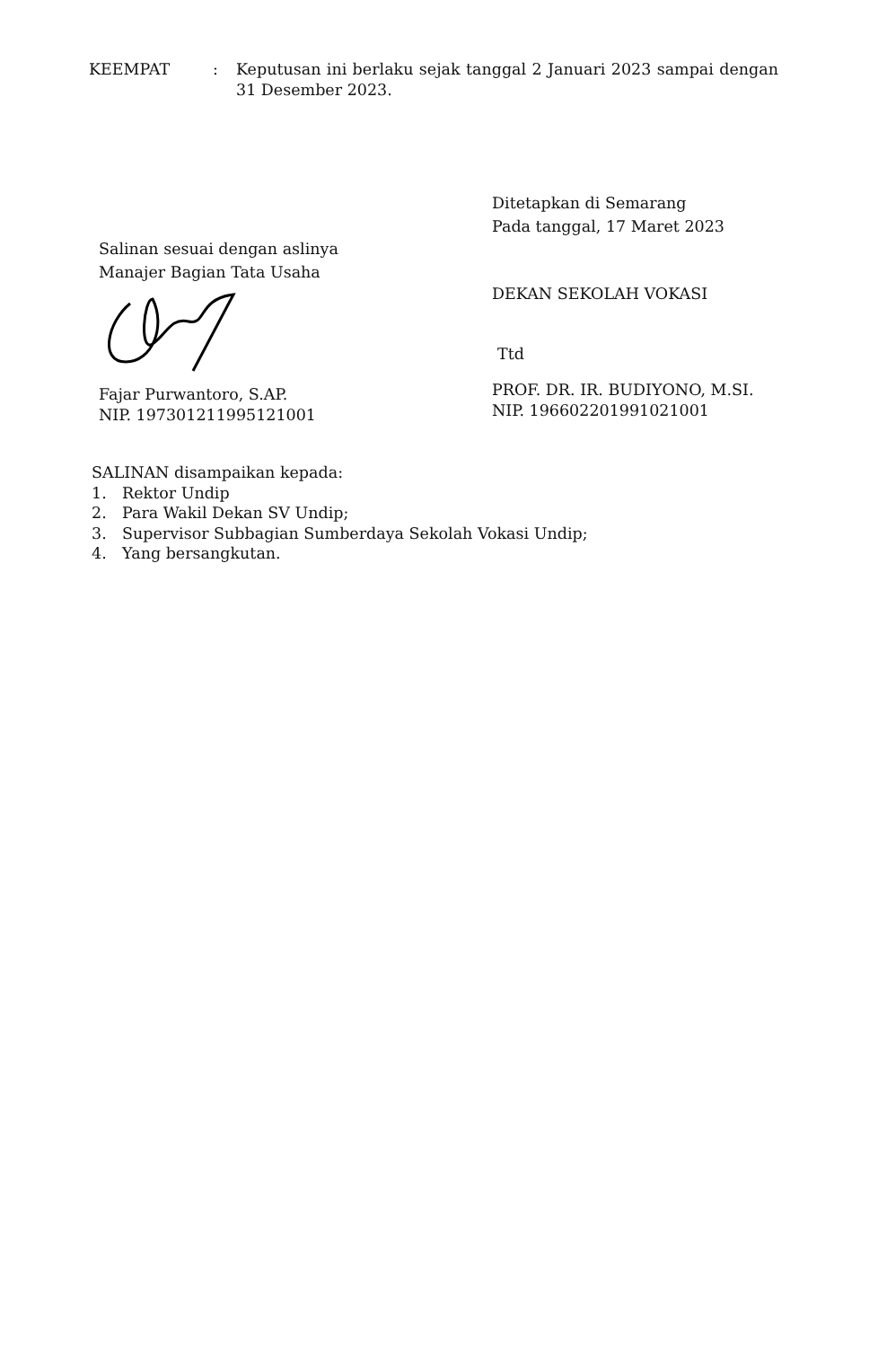KEEMPAT : Keputusan ini berlaku sejak tanggal 2 Januari 2023 sampai dengan 31 Desember 2023.
Ditetapkan di Semarang
Pada tanggal, 17 Maret 2023
DEKAN SEKOLAH VOKASI
Ttd
PROF. DR. IR. BUDIYONO, M.SI.
NIP. 196602201991021001
Salinan sesuai dengan aslinya
Manajer Bagian Tata Usaha
Fajar Purwantoro, S.AP.
NIP. 197301211995121001
SALINAN disampaikan kepada:
1. Rektor Undip
2. Para Wakil Dekan SV Undip;
3. Supervisor Subbagian Sumberdaya Sekolah Vokasi Undip;
4. Yang bersangkutan.